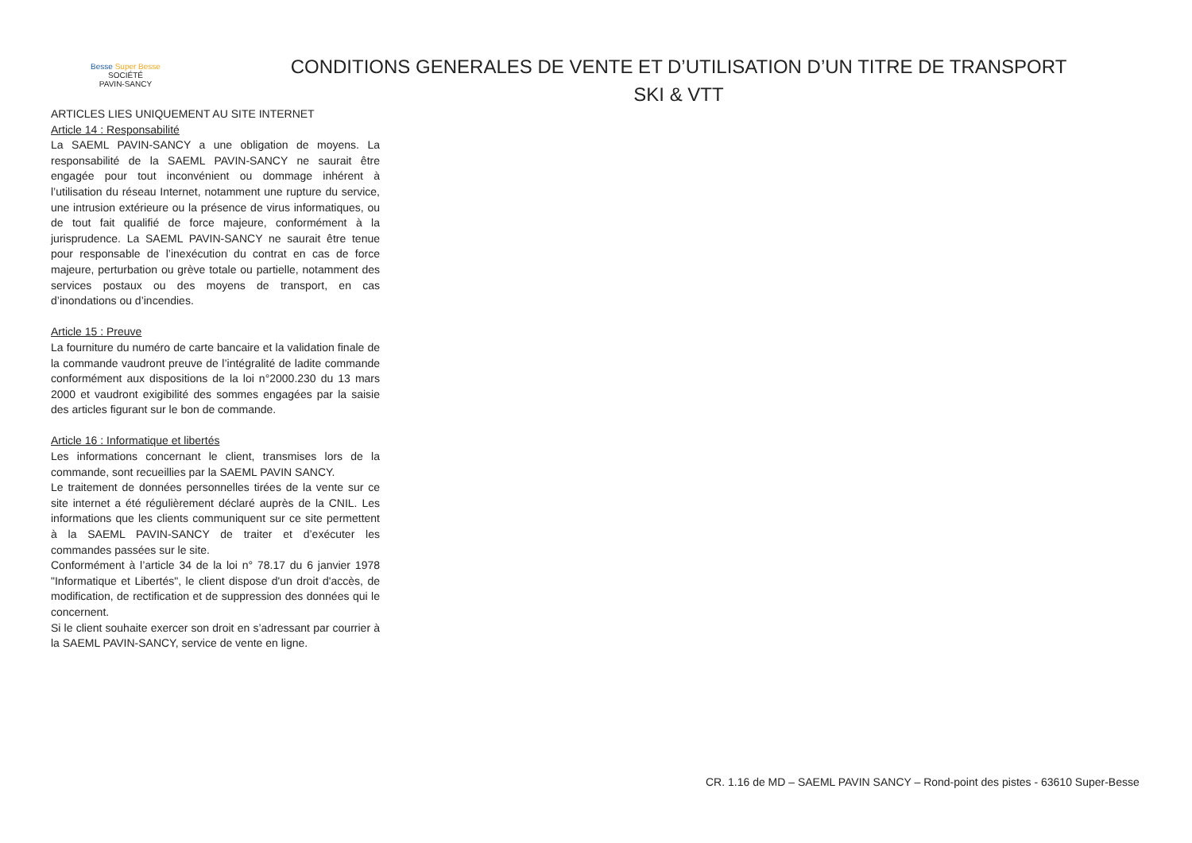Besse Super Besse
SOCIÉTÉ
PAVIN-SANCY
CONDITIONS GENERALES DE VENTE ET D’UTILISATION D’UN TITRE DE TRANSPORT
SKI & VTT
ARTICLES LIES UNIQUEMENT AU SITE INTERNET
Article 14 : Responsabilité
La SAEML PAVIN-SANCY a une obligation de moyens. La responsabilité de la SAEML PAVIN-SANCY ne saurait être engagée pour tout inconvénient ou dommage inhérent à l’utilisation du réseau Internet, notamment une rupture du service, une intrusion extérieure ou la présence de virus informatiques, ou de tout fait qualifié de force majeure, conformément à la jurisprudence. La SAEML PAVIN-SANCY ne saurait être tenue pour responsable de l’inexécution du contrat en cas de force majeure, perturbation ou grève totale ou partielle, notamment des services postaux ou des moyens de transport, en cas d’inondations ou d’incendies.
Article 15 : Preuve
La fourniture du numéro de carte bancaire et la validation finale de la commande vaudront preuve de l’intégralité de ladite commande conformément aux dispositions de la loi n°2000.230 du 13 mars 2000 et vaudront exigibilité des sommes engagées par la saisie des articles figurant sur le bon de commande.
Article 16 : Informatique et libertés
Les informations concernant le client, transmises lors de la commande, sont recueillies par la SAEML PAVIN SANCY.
Le traitement de données personnelles tirées de la vente sur ce site internet a été régulièrement déclaré auprès de la CNIL. Les informations que les clients communiquent sur ce site permettent à la SAEML PAVIN-SANCY de traiter et d’exécuter les commandes passées sur le site.
Conformément à l’article 34 de la loi n° 78.17 du 6 janvier 1978 "Informatique et Libertés", le client dispose d'un droit d'accès, de modification, de rectification et de suppression des données qui le concernent.
Si le client souhaite exercer son droit en s’adressant par courrier à la SAEML PAVIN-SANCY, service de vente en ligne.
CR. 1.16 de MD – SAEML PAVIN SANCY – Rond-point des pistes - 63610 Super-Besse